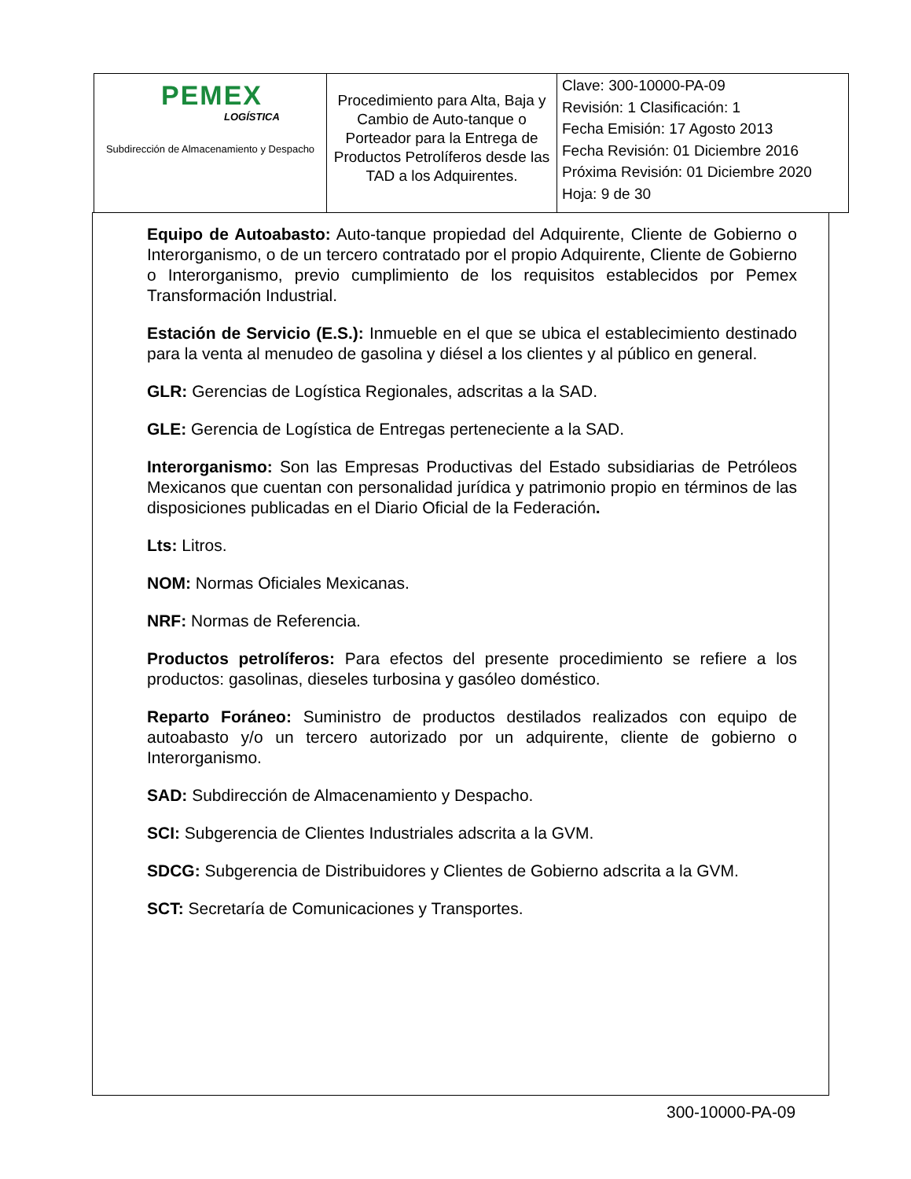| PEMEX LOGÍSTICA Subdirección de Almacenamiento y Despacho | Procedimiento para Alta, Baja y Cambio de Auto-tanque o Porteador para la Entrega de Productos Petrolíferos desde las TAD a los Adquirentes. | Clave: 300-10000-PA-09 Revisión: 1 Clasificación: 1 Fecha Emisión: 17 Agosto 2013 Fecha Revisión: 01 Diciembre 2016 Próxima Revisión: 01 Diciembre 2020 Hoja: 9 de 30 |
Equipo de Autoabasto: Auto-tanque propiedad del Adquirente, Cliente de Gobierno o Interorganismo, o de un tercero contratado por el propio Adquirente, Cliente de Gobierno o Interorganismo, previo cumplimiento de los requisitos establecidos por Pemex Transformación Industrial.
Estación de Servicio (E.S.): Inmueble en el que se ubica el establecimiento destinado para la venta al menudeo de gasolina y diésel a los clientes y al público en general.
GLR: Gerencias de Logística Regionales, adscritas a la SAD.
GLE: Gerencia de Logística de Entregas perteneciente a la SAD.
Interorganismo: Son las Empresas Productivas del Estado subsidiarias de Petróleos Mexicanos que cuentan con personalidad jurídica y patrimonio propio en términos de las disposiciones publicadas en el Diario Oficial de la Federación.
Lts: Litros.
NOM: Normas Oficiales Mexicanas.
NRF: Normas de Referencia.
Productos petrolíferos: Para efectos del presente procedimiento se refiere a los productos: gasolinas, dieseles turbosina y gasóleo doméstico.
Reparto Foráneo: Suministro de productos destilados realizados con equipo de autoabasto y/o un tercero autorizado por un adquirente, cliente de gobierno o Interorganismo.
SAD: Subdirección de Almacenamiento y Despacho.
SCI: Subgerencia de Clientes Industriales adscrita a la GVM.
SDCG: Subgerencia de Distribuidores y Clientes de Gobierno adscrita a la GVM.
SCT: Secretaría de Comunicaciones y Transportes.
300-10000-PA-09